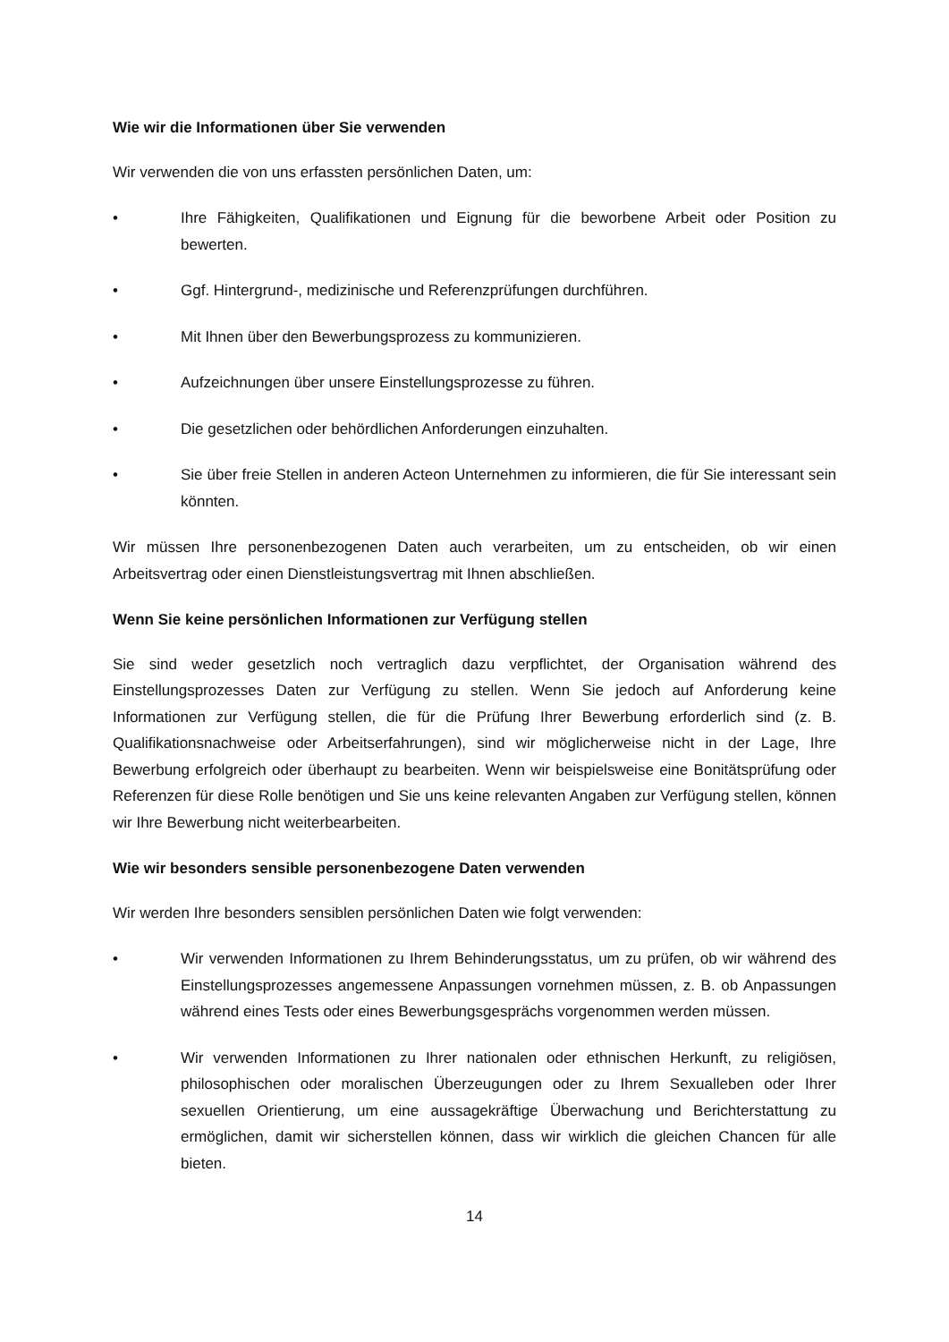Wie wir die Informationen über Sie verwenden
Wir verwenden die von uns erfassten persönlichen Daten, um:
• Ihre Fähigkeiten, Qualifikationen und Eignung für die beworbene Arbeit oder Position zu bewerten.
• Ggf. Hintergrund-, medizinische und Referenzprüfungen durchführen.
• Mit Ihnen über den Bewerbungsprozess zu kommunizieren.
• Aufzeichnungen über unsere Einstellungsprozesse zu führen.
• Die gesetzlichen oder behördlichen Anforderungen einzuhalten.
• Sie über freie Stellen in anderen Acteon Unternehmen zu informieren, die für Sie interessant sein könnten.
Wir müssen Ihre personenbezogenen Daten auch verarbeiten, um zu entscheiden, ob wir einen Arbeitsvertrag oder einen Dienstleistungsvertrag mit Ihnen abschließen.
Wenn Sie keine persönlichen Informationen zur Verfügung stellen
Sie sind weder gesetzlich noch vertraglich dazu verpflichtet, der Organisation während des Einstellungsprozesses Daten zur Verfügung zu stellen. Wenn Sie jedoch auf Anforderung keine Informationen zur Verfügung stellen, die für die Prüfung Ihrer Bewerbung erforderlich sind (z. B. Qualifikationsnachweise oder Arbeitserfahrungen), sind wir möglicherweise nicht in der Lage, Ihre Bewerbung erfolgreich oder überhaupt zu bearbeiten. Wenn wir beispielsweise eine Bonitätsprüfung oder Referenzen für diese Rolle benötigen und Sie uns keine relevanten Angaben zur Verfügung stellen, können wir Ihre Bewerbung nicht weiterbearbeiten.
Wie wir besonders sensible personenbezogene Daten verwenden
Wir werden Ihre besonders sensiblen persönlichen Daten wie folgt verwenden:
• Wir verwenden Informationen zu Ihrem Behinderungsstatus, um zu prüfen, ob wir während des Einstellungsprozesses angemessene Anpassungen vornehmen müssen, z. B. ob Anpassungen während eines Tests oder eines Bewerbungsgesprächs vorgenommen werden müssen.
• Wir verwenden Informationen zu Ihrer nationalen oder ethnischen Herkunft, zu religiösen, philosophischen oder moralischen Überzeugungen oder zu Ihrem Sexualleben oder Ihrer sexuellen Orientierung, um eine aussagekräftige Überwachung und Berichterstattung zu ermöglichen, damit wir sicherstellen können, dass wir wirklich die gleichen Chancen für alle bieten.
14